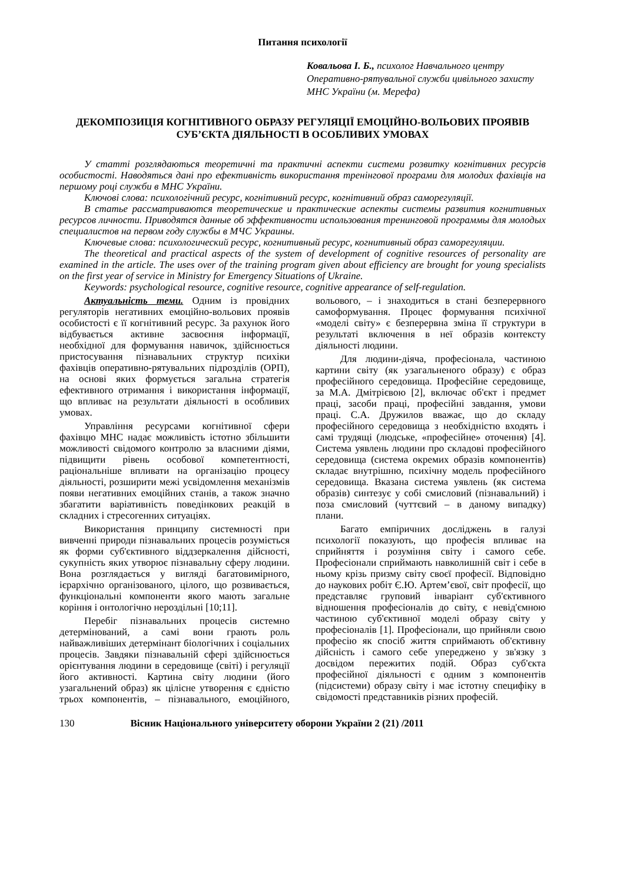Питання психології
Ковальова І. Б., психолог Навчального центру Оперативно-рятувальної служби цивільного захисту МНС України (м. Мерефа)
ДЕКОМПОЗИЦІЯ КОГНІТИВНОГО ОБРАЗУ РЕГУЛЯЦІЇ ЕМОЦІЙНО-ВОЛЬОВИХ ПРОЯВІВ СУБ’ЄКТА ДІЯЛЬНОСТІ В ОСОБЛИВИХ УМОВАХ
У статті розглядаються теоретичні та практичні аспекти системи розвитку когнітивних ресурсів особистості. Наводяться дані про ефективність використання тренінгової програми для молодих фахівців на першому році служби в МНС України.
Ключові слова: психологічний ресурс, когнітивний ресурс, когнітивний образ саморегуляції.
В статье рассматриваются теоретические и практические аспекты системы развития когнитивных ресурсов личности. Приводятся данные об эффективности использования тренинговой программы для молодых специалистов на первом году службы в МЧС Украины.
Ключевые слова: психологический ресурс, когнитивный ресурс, когнитивный образ саморегуляции.
The theoretical and practical aspects of the system of development of cognitive resources of personality are examined in the article. The uses over of the training program given about efficiency are brought for young specialists on the first year of service in Ministry for Emergency Situations of Ukraine.
Keywords: psychological resource, cognitive resource, cognitive appearance of self-regulation.
Актуальність теми. Одним із провідних регуляторів негативних емоційно-вольових проявів особистості є її когнітивний ресурс. За рахунок його відбувається активне засвоєння інформації, необхідної для формування навичок, здійснюється пристосування пізнавальних структур психіки фахівців оперативно-рятувальних підрозділів (ОРП), на основі яких формується загальна стратегія ефективного отримання і використання інформації, що впливає на результати діяльності в особливих умовах.
Управління ресурсами когнітивної сфери фахівцю МНС надає можливість істотно збільшити можливості свідомого контролю за власними діями, підвищити рівень особової компетентності, раціональніше впливати на організацію процесу діяльності, розширити межі усвідомлення механізмів появи негативних емоційних станів, а також значно збагатити варіативність поведінкових реакцій в складних і стресогенних ситуаціях.
Використання принципу системності при вивченні природи пізнавальних процесів розуміється як форми суб'єктивного віддзеркалення дійсності, сукупність яких утворює пізнавальну сферу людини. Вона розглядається у вигляді багатовимірного, ієрархічно організованого, цілого, що розвивається, функціональні компоненти якого мають загальне коріння і онтологічно нероздільні [10;11].
Перебіг пізнавальних процесів системно детермінований, а самі вони грають роль найважливіших детермінант біологічних і соціальних процесів. Завдяки пізнавальній сфері здійснюється орієнтування людини в середовище (світі) і регуляції його активності. Картина світу людини (його узагальнений образ) як цілісне утворення є єдністю трьох компонентів, – пізнавального, емоційного, вольового, – і знаходиться в стані безперервного самоформування. Процес формування психічної «моделі світу» є безперервна зміна її структури в результаті включення в неї образів контексту діяльності людини.
Для людини-діяча, професіонала, частиною картини світу (як узагальненого образу) є образ професійного середовища. Професійне середовище, за М.А. Дмітрієвою [2], включає об'єкт і предмет праці, засоби праці, професійні завдання, умови праці. С.А. Дружилов вважає, що до складу професійного середовища з необхідністю входять і самі трудящі (людське, «професійне» оточення) [4]. Система уявлень людини про складові професійного середовища (система окремих образів компонентів) складає внутрішню, психічну модель професійного середовища. Вказана система уявлень (як система образів) синтезує у собі смисловий (пізнавальний) і поза смисловий (чуттєвий – в даному випадку) плани.
Багато емпіричних досліджень в галузі психології показують, що професія впливає на сприйняття і розуміння світу і самого себе. Професіонали сприймають навколишній світ і себе в ньому крізь призму світу своєї професії. Відповідно до наукових робіт Є.Ю. Артем’євої, світ професії, що представляє груповий інваріант суб'єктивного відношення професіоналів до світу, є невід'ємною частиною суб'єктивної моделі образу світу у професіоналів [1]. Професіонали, що прийняли свою професію як спосіб життя сприймають об'єктивну дійсність і самого себе упереджено у зв'язку з досвідом пережитих подій. Образ суб'єкта професійної діяльності є одним з компонентів (підсистеми) образу світу і має істотну специфіку в свідомості представників різних професій.
130 Вісник Національного університету оборони України 2 (21) /2011